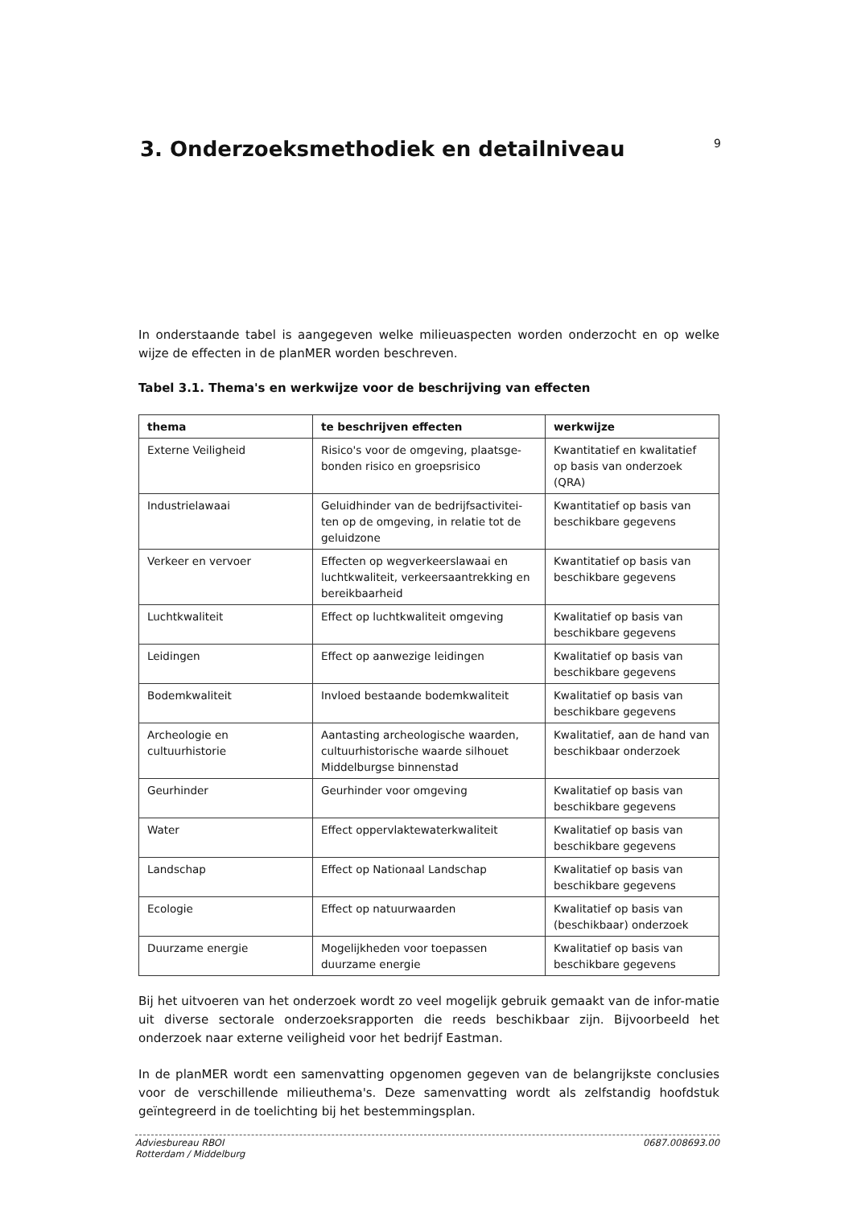3. Onderzoeksmethodiek en detailniveau
9
In onderstaande tabel is aangegeven welke milieuaspecten worden onderzocht en op welke wijze de effecten in de planMER worden beschreven.
Tabel 3.1. Thema's en werkwijze voor de beschrijving van effecten
| thema | te beschrijven effecten | werkwijze |
| --- | --- | --- |
| Externe Veiligheid | Risico's voor de omgeving, plaatsge-bonden risico en groepsrisico | Kwantitatief en kwalitatief op basis van onderzoek (QRA) |
| Industrielawaai | Geluidhinder van de bedrijfsactivitei-ten op de omgeving, in relatie tot de geluidzone | Kwantitatief op basis van beschikbare gegevens |
| Verkeer en vervoer | Effecten op wegverkeerslawaai en luchtkwaliteit, verkeersaantrekking en bereikbaarheid | Kwantitatief op basis van beschikbare gegevens |
| Luchtkwaliteit | Effect op luchtkwaliteit omgeving | Kwalitatief op basis van beschikbare gegevens |
| Leidingen | Effect op aanwezige leidingen | Kwalitatief op basis van beschikbare gegevens |
| Bodemkwaliteit | Invloed bestaande bodemkwaliteit | Kwalitatief op basis van beschikbare gegevens |
| Archeologie en cultuurhistorie | Aantasting archeologische waarden, cultuurhistorische waarde silhouet Middelburgse binnenstad | Kwalitatief, aan de hand van beschikbaar onderzoek |
| Geurhinder | Geurhinder voor omgeving | Kwalitatief op basis van beschikbare gegevens |
| Water | Effect oppervlaktewaterkwaliteit | Kwalitatief op basis van beschikbare gegevens |
| Landschap | Effect op Nationaal Landschap | Kwalitatief op basis van beschikbare gegevens |
| Ecologie | Effect op natuurwaarden | Kwalitatief op basis van (beschikbaar) onderzoek |
| Duurzame energie | Mogelijkheden voor toepassen duurzame energie | Kwalitatief op basis van beschikbare gegevens |
Bij het uitvoeren van het onderzoek wordt zo veel mogelijk gebruik gemaakt van de infor-matie uit diverse sectorale onderzoeksrapporten die reeds beschikbaar zijn. Bijvoorbeeld het onderzoek naar externe veiligheid voor het bedrijf Eastman.
In de planMER wordt een samenvatting opgenomen gegeven van de belangrijkste conclusies voor de verschillende milieuthema's. Deze samenvatting wordt als zelfstandig hoofdstuk geïntegreerd in de toelichting bij het bestemmingsplan.
Adviesbureau RBOI
Rotterdam / Middelburg
0687.008693.00